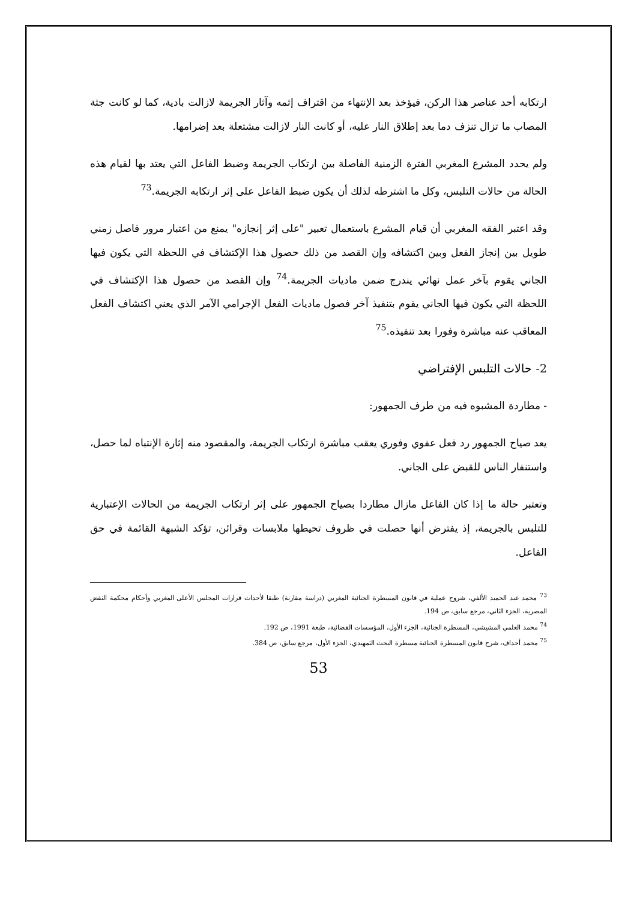ارتكابه أحد عناصر هذا الركن، فيؤخذ بعد الإنتهاء من اقتراف إثمه وآثار الجريمة لازالت بادية، كما لو كانت جثة المصاب ما تزال تنزف دما بعد إطلاق النار عليه، أو كانت النار لازالت مشتعلة بعد إضرامها.
ولم يحدد المشرع المغربي الفترة الزمنية الفاصلة بين ارتكاب الجريمة وضبط الفاعل التي يعتد بها لقيام هذه الحالة من حالات التلبس، وكل ما اشترطه لذلك أن يكون ضبط الفاعل على إثر ارتكابه الجريمة.<sup>73</sup>
وقد اعتبر الفقه المغربي أن قيام المشرع باستعمال تعبير "على إثر إنجازه" يمنع من اعتبار مرور فاصل زمني طويل بين إنجاز الفعل وبين اكتشافه وإن القصد من ذلك حصول هذا الإكتشاف في اللحظة التي يكون فيها الجاني يقوم بآخر عمل نهائي يندرج ضمن ماديات الجريمة.<sup>74</sup> وإن القصد من حصول هذا الإكتشاف في اللحظة التي يكون فيها الجاني يقوم بتنفيذ آخر فصول ماديات الفعل الإجرامي الآمر الذي يعني اكتشاف الفعل المعاقب عنه مباشرة وفورا بعد تنفيذه.<sup>75</sup>
2- حالات التلبس الإفتراضي
- مطاردة المشبوه فيه من طرف الجمهور:
يعد صياح الجمهور رد فعل عفوي وفوري يعقب مباشرة ارتكاب الجريمة، والمقصود منه إثارة الإنتباه لما حصل، واستنفار الناس للقبض على الجاني.
وتعتبر حالة ما إذا كان الفاعل مازال مطاردا بصياح الجمهور على إثر ارتكاب الجريمة من الحالات الإعتبارية للتلبس بالجريمة، إذ يفترض أنها حصلت في ظروف تحيطها ملابسات وقرائن، تؤكد الشبهة القائمة في حق الفاعل.
<sup>73</sup> محمد عبد الحميد الألفي، شروح عملية في قانون المسطرة الجنائية المغربي (دراسة مقارنة) طبقا لأحداث قرارات المجلس الأعلى المغربي وأحكام محكمة النقض المصرية، الجزء الثاني، مرجع سابق، ص 194.
<sup>74</sup> محمد العلمي المشيشي، المسطرة الجنائية، الجزء الأول، المؤسسات القضائية، طبعة 1991، ص 192.
<sup>75</sup> محمد أحداف، شرح قانون المسطرة الجنائية مسطرة البحث التمهيدي، الجزء الأول، مرجع سابق، ص 384.
53